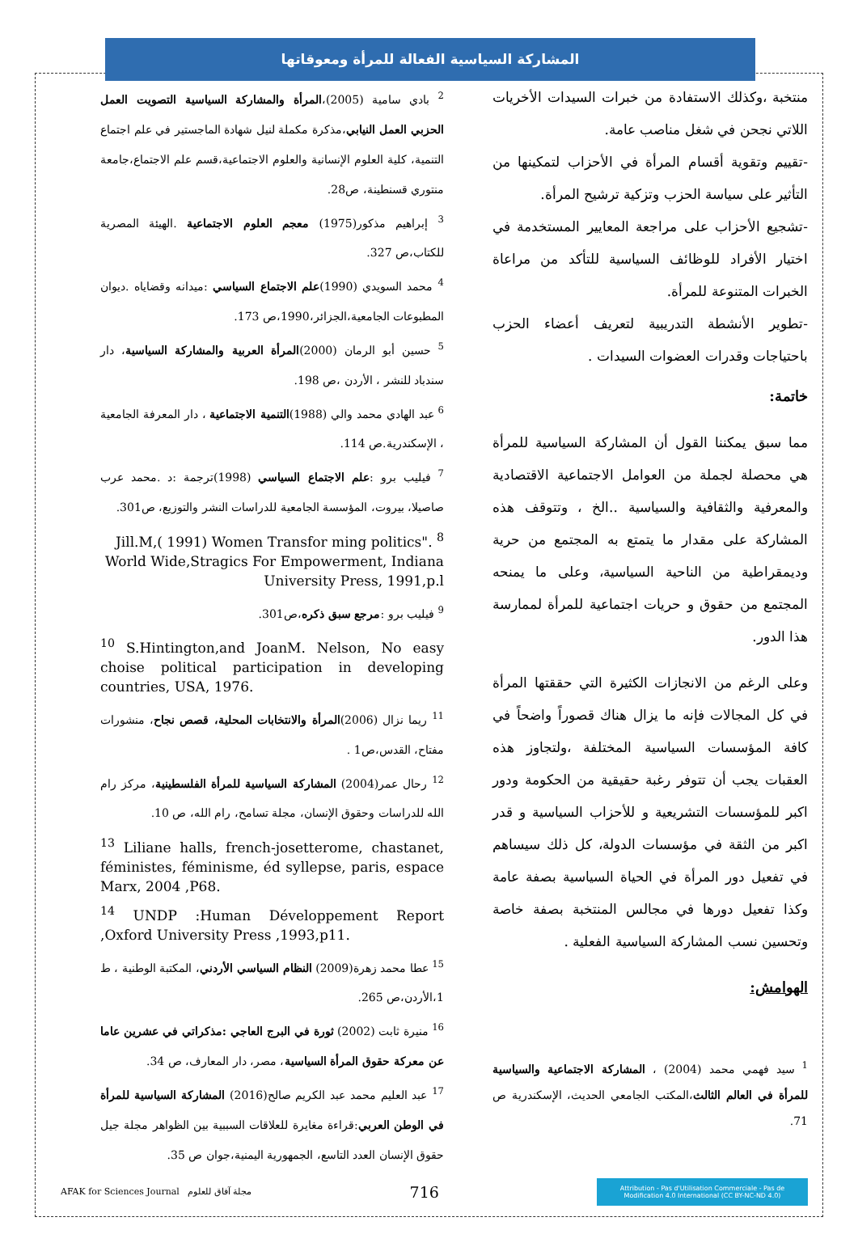المشاركة السياسية الفعالة للمرأة ومعوقاتها
منتخبة ،وكذلك الاستفادة من خبرات السيدات الأخريات اللاتي نجحن في شغل مناصب عامة.
-تقييم وتقوية أقسام المرأة في الأحزاب لتمكينها من التأثير على سياسة الحزب وتزكية ترشيح المرأة.
-تشجيع الأحزاب على مراجعة المعايير المستخدمة في اختيار الأفراد للوظائف السياسية للتأكد من مراعاة الخبرات المتنوعة للمرأة.
-تطوير الأنشطة التدريبية لتعريف أعضاء الحزب باحتياجات وقدرات العضوات السيدات .
خاتمة:
مما سبق يمكننا القول أن المشاركة السياسية للمرأة هي محصلة لجملة من العوامل الاجتماعية الاقتصادية والمعرفية والثقافية والسياسية ..الخ ، وتتوقف هذه المشاركة على مقدار ما يتمتع به المجتمع من حرية وديمقراطية من الناحية السياسية، وعلى ما يمنحه المجتمع من حقوق و حريات اجتماعية للمرأة لممارسة هذا الدور.
وعلى الرغم من الانجازات الكثيرة التي حققتها المرأة في كل المجالات فإنه ما يزال هناك قصوراً واضحاً في كافة المؤسسات السياسية المختلفة ،ولتجاوز هذه العقبات يجب أن تتوفر رغبة حقيقية من الحكومة ودور اكبر للمؤسسات التشريعية و للأحزاب السياسية و قدر اكبر من الثقة في مؤسسات الدولة، كل ذلك سيساهم في تفعيل دور المرأة في الحياة السياسية بصفة عامة وكذا تفعيل دورها في مجالس المنتخبة بصفة خاصة وتحسين نسب المشاركة السياسية الفعلية .
الهوامش:
<sup>1</sup> سيد فهمي محمد (2004) ، المشاركة الاجتماعية والسياسية للمرأة في العالم الثالث،المكتب الجامعي الحديث، الإسكندرية ص 71.
<sup>2</sup> بادي سامية (2005)،المرأة والمشاركة السياسية التصويت العمل الحزبي العمل النيابي،مذكرة مكملة لنيل شهادة الماجستير في علم اجتماع التنمية، كلية العلوم الإنسانية والعلوم الاجتماعية،قسم علم الاجتماع،جامعة منتوري قسنطينة، ص28.
<sup>3</sup> إبراهيم مذكور(1975) معجم العلوم الاجتماعية .الهيئة المصرية للكتاب،ص 327.
<sup>4</sup> محمد السويدي (1990)علم الاجتماع السياسي :ميدانه وقضاياه .ديوان المطبوعات الجامعية،الجزائر،1990،ص 173.
<sup>5</sup> حسين أبو الرمان (2000)المرأة العربية والمشاركة السياسية، دار سندباد للنشر ، الأردن ،ص 198.
<sup>6</sup> عبد الهادي محمد والي (1988)التنمية الاجتماعية ، دار المعرفة الجامعية ، الإسكندرية.ص 114.
<sup>7</sup> فيليب برو :علم الاجتماع السياسي (1998)ترجمة :د .محمد عرب صاصيلا، بيروت، المؤسسة الجامعية للدراسات النشر والتوزيع، ص301.
Jill.M,( 1991) Women Transfor ming politics". <sup>8</sup> World Wide,Stragics For Empowerment, Indiana University Press, 1991,p.l
<sup>9</sup> فيليب برو :مرجع سبق ذكره،ص301.
<sup>10</sup> S.Hintington,and JoanM. Nelson, No easy choise political participation in developing countries, USA, 1976.
<sup>11</sup> ريما نزال (2006)المرأة والانتخابات المحلية، قصص نجاح، منشورات مفتاح، القدس،ص1 .
<sup>12</sup> رحال عمر(2004) المشاركة السياسية للمرأة الفلسطينية، مركز رام الله للدراسات وحقوق الإنسان، مجلة تسامح، رام الله، ص 10.
<sup>13</sup> Liliane halls, french-josetterome, chastanet, féministes, féminisme, éd syllepse, paris, espace Marx, 2004 ,P68.
<sup>14</sup> UNDP :Human Développement Report ,Oxford University Press ,1993,p11.
<sup>15</sup> عطا محمد زهرة(2009) النظام السياسي الأردني، المكتبة الوطنية ، ط 1،الأردن،ص 265.
<sup>16</sup> منيرة ثابت (2002) ثورة في البرج العاجي :مذكراتي في عشرين عاما عن معركة حقوق المرأة السياسية، مصر، دار المعارف، ص 34.
<sup>17</sup> عبد العليم محمد عبد الكريم صالح(2016) المشاركة السياسية للمرأة في الوطن العربي:قراءة مغايرة للعلاقات السببية بين الظواهر مجلة جيل حقوق الإنسان العدد التاسع، الجمهورية اليمنية،جوان ص 35.
AFAK for Sciences Journal مجلة آفاق للعلوم
716
Attribution - Pas d'Utilisation Commerciale - Pas de Modification 4.0 International (CC BY-NC-ND 4.0)